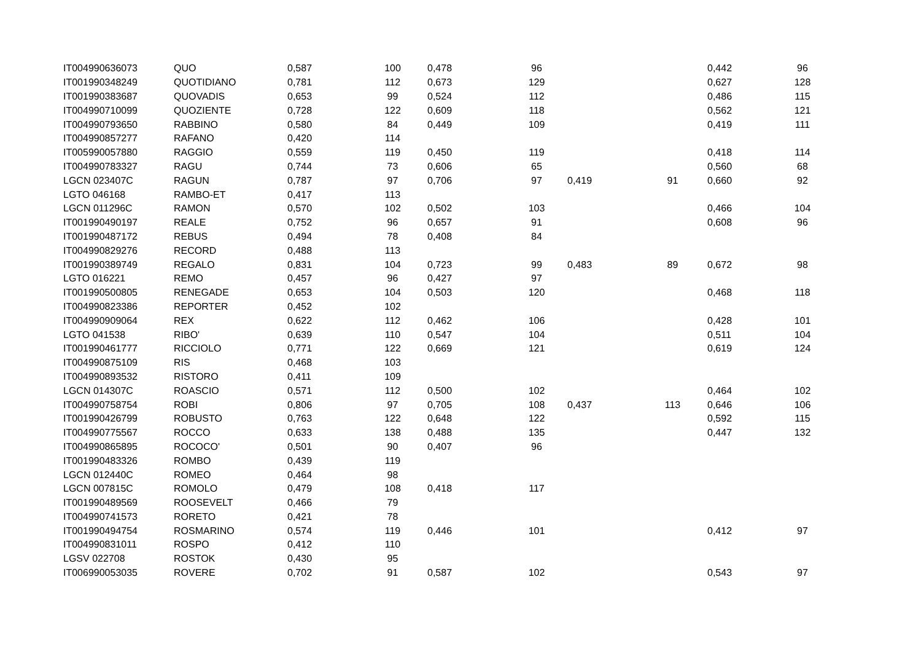| IT004990636073 | QUO | 0,587 | 100 | 0,478 | 96 | | | 0,442 | 96 |
| IT001990348249 | QUOTIDIANO | 0,781 | 112 | 0,673 | 129 | | | 0,627 | 128 |
| IT001990383687 | QUOVADIS | 0,653 | 99 | 0,524 | 112 | | | 0,486 | 115 |
| IT004990710099 | QUOZIENTE | 0,728 | 122 | 0,609 | 118 | | | 0,562 | 121 |
| IT004990793650 | RABBINO | 0,580 | 84 | 0,449 | 109 | | | 0,419 | 111 |
| IT004990857277 | RAFANO | 0,420 | 114 | | | | | | |
| IT005990057880 | RAGGIO | 0,559 | 119 | 0,450 | 119 | | | 0,418 | 114 |
| IT004990783327 | RAGU | 0,744 | 73 | 0,606 | 65 | | | 0,560 | 68 |
| LGCN 023407C | RAGUN | 0,787 | 97 | 0,706 | 97 | 0,419 | 91 | 0,660 | 92 |
| LGTO 046168 | RAMBO-ET | 0,417 | 113 | | | | | | |
| LGCN 011296C | RAMON | 0,570 | 102 | 0,502 | 103 | | | 0,466 | 104 |
| IT001990490197 | REALE | 0,752 | 96 | 0,657 | 91 | | | 0,608 | 96 |
| IT001990487172 | REBUS | 0,494 | 78 | 0,408 | 84 | | | | |
| IT004990829276 | RECORD | 0,488 | 113 | | | | | | |
| IT001990389749 | REGALO | 0,831 | 104 | 0,723 | 99 | 0,483 | 89 | 0,672 | 98 |
| LGTO 016221 | REMO | 0,457 | 96 | 0,427 | 97 | | | | |
| IT001990500805 | RENEGADE | 0,653 | 104 | 0,503 | 120 | | | 0,468 | 118 |
| IT004990823386 | REPORTER | 0,452 | 102 | | | | | | |
| IT004990909064 | REX | 0,622 | 112 | 0,462 | 106 | | | 0,428 | 101 |
| LGTO 041538 | RIBO' | 0,639 | 110 | 0,547 | 104 | | | 0,511 | 104 |
| IT001990461777 | RICCIOLO | 0,771 | 122 | 0,669 | 121 | | | 0,619 | 124 |
| IT004990875109 | RIS | 0,468 | 103 | | | | | | |
| IT004990893532 | RISTORO | 0,411 | 109 | | | | | | |
| LGCN 014307C | ROASCIO | 0,571 | 112 | 0,500 | 102 | | | 0,464 | 102 |
| IT004990758754 | ROBI | 0,806 | 97 | 0,705 | 108 | 0,437 | 113 | 0,646 | 106 |
| IT001990426799 | ROBUSTO | 0,763 | 122 | 0,648 | 122 | | | 0,592 | 115 |
| IT004990775567 | ROCCO | 0,633 | 138 | 0,488 | 135 | | | 0,447 | 132 |
| IT004990865895 | ROCOCO' | 0,501 | 90 | 0,407 | 96 | | | | |
| IT001990483326 | ROMBO | 0,439 | 119 | | | | | | |
| LGCN 012440C | ROMEO | 0,464 | 98 | | | | | | |
| LGCN 007815C | ROMOLO | 0,479 | 108 | 0,418 | 117 | | | | |
| IT001990489569 | ROOSEVELT | 0,466 | 79 | | | | | | |
| IT004990741573 | RORETO | 0,421 | 78 | | | | | | |
| IT001990494754 | ROSMARINO | 0,574 | 119 | 0,446 | 101 | | | 0,412 | 97 |
| IT004990831011 | ROSPO | 0,412 | 110 | | | | | | |
| LGSV 022708 | ROSTOK | 0,430 | 95 | | | | | | |
| IT006990053035 | ROVERE | 0,702 | 91 | 0,587 | 102 | | | 0,543 | 97 |